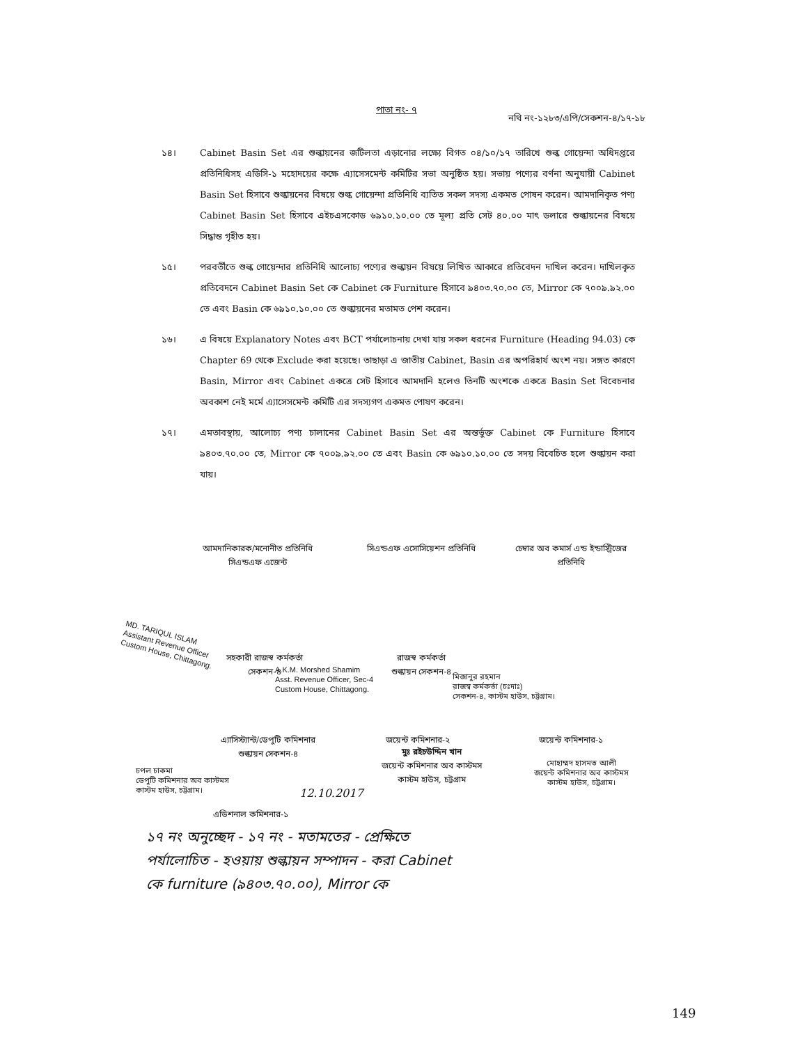পাতা নং- ৭
নথি নং-১২৮৩/এপি/সেকশন-৪/১৭-১৮
১৪। Cabinet Basin Set এর শুল্কায়নের জটিলতা এড়ানোর লক্ষ্যে বিগত ০৪/১০/১৭ তারিখে শুল্ক গোয়েন্দা অধিদপ্তরে প্রতিনিধিসহ এডিসি-১ মহোদয়ের কক্ষে এ্যাসেসমেন্ট কমিটির সভা অনুষ্ঠিত হয়। সভায় পণ্যের বর্ণনা অনুযায়ী Cabinet Basin Set হিসাবে শুল্কায়নের বিষয়ে শুল্ক গোয়েন্দা প্রতিনিধি ব্যতিত সকল সদস্য একমত পোষন করেন। আমদানিকৃত পণ্য Cabinet Basin Set হিসাবে এইচএসকোড ৬৯১০.১০.০০ তে মূল্য প্রতি সেট ৪০.০০ মাৎ ডলারে শুল্কায়নের বিষয়ে সিদ্ধান্ত গৃহীত হয়।
১৫। পরবর্তীতে শুল্ক গোয়েন্দার প্রতিনিধি আলোচ্য পণ্যের শুল্কায়ন বিষয়ে লিখিত আকারে প্রতিবেদন দাখিল করেন। দাখিলকৃত প্রতিবেদনে Cabinet Basin Set কে Cabinet কে Furniture হিসাবে ৯৪০৩.৭০.০০ তে, Mirror কে ৭০০৯.৯২.০০ তে এবং Basin কে ৬৯১০.১০.০০ তে শুল্কায়নের মতামত পেশ করেন।
১৬। এ বিষয়ে Explanatory Notes এবং BCT পর্যালোচনায় দেখা যায় সকল ধরনের Furniture (Heading 94.03) কে Chapter 69 থেকে Exclude করা হয়েছে। তাছাড়া এ জাতীয় Cabinet, Basin এর অপরিহার্য অংশ নয়। সঙ্গত কারণে Basin, Mirror এবং Cabinet একত্রে সেট হিসাবে আমদানি হলেও তিনটি অংশকে একত্রে Basin Set বিবেচনার অবকাশ নেই মর্মে এ্যাসেসমেন্ট কমিটি এর সদস্যগণ একমত পোষণ করেন।
১৭। এমতাবস্থায়, আলোচ্য পণ্য চালানের Cabinet Basin Set এর অন্তর্ভুক্ত Cabinet কে Furniture হিসাবে ৯৪০৩.৭০.০০ তে, Mirror কে ৭০০৯.৯২.০০ তে এবং Basin কে ৬৯১০.১০.০০ তে সদয় বিবেচিত হলে শুল্কায়ন করা যায়।
আমদানিকারক/মনোনীত প্রতিনিধি
সিএন্ডএফ এজেন্ট
সিএন্ডএফ এসোসিয়েশন প্রতিনিধি
চেম্বার অব কমার্স এন্ড ইন্ডাস্ট্রিজের
প্রতিনিধি
MD. TARIQUL ISLAM
Assistant Revenue Officer
Custom House, Chittagong.
সহকারী রাজস্ব কর্মকর্তা
সেকশন-৪
A.K.M. Morshed Shamim
Asst. Revenue Officer, Sec-4
Custom House, Chittagong.
রাজস্ব কর্মকর্তা
শুল্কায়ন সেকশন-৪
মিজানুর রহমান
রাজস্ব কর্মকর্তা (চঃদাঃ)
সেকশন-৪, কাস্টম হাউস, চট্টগ্রাম।
এ্যাসিস্ট্যান্ট/ডেপুটি কমিশনার
শুল্কায়ন সেকশন-৪
জয়েন্ট কমিশনার-২
মুঃ রইচউদ্দিন খান
জয়েন্ট কমিশনার অব কাস্টমস
কাস্টম হাউস, চট্টগ্রাম
জয়েন্ট কমিশনার-১
মোহাম্মদ হাসমত আলী
জয়েন্ট কমিশনার অব কাস্টমস
কাস্টম হাউস, চট্টগ্রাম।
চপল চাকমা
ডেপুটি কমিশনার অব কাস্টমস
কাস্টম হাউস, চট্টগ্রাম।
12.10.2017
এডিশনাল কমিশনার-১
১৭ নং অনুচ্ছেদ - ১৭ নং - মতামতের - প্রেক্ষিতে
পর্যালোচিত - হওয়ায় শুল্কায়ন সম্পাদন - করা Cabinet
কে furniture (৯৪০৩.৭০.০০), Mirror কে
149